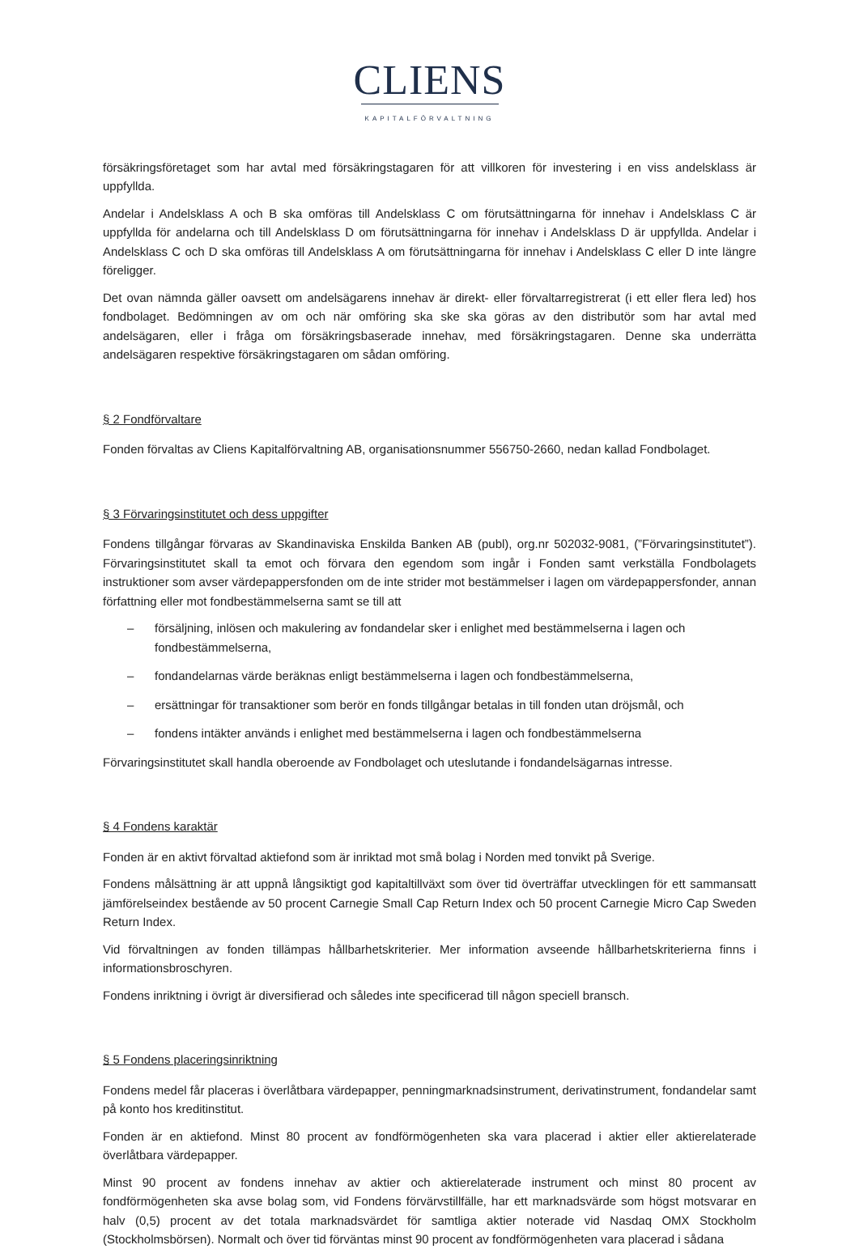CLIENS
KAPITALFÖRVALTNING
försäkringsföretaget som har avtal med försäkringstagaren för att villkoren för investering i en viss andelsklass är uppfyllda.
Andelar i Andelsklass A och B ska omföras till Andelsklass C om förutsättningarna för innehav i Andelsklass C är uppfyllda för andelarna och till Andelsklass D om förutsättningarna för innehav i Andelsklass D är uppfyllda. Andelar i Andelsklass C och D ska omföras till Andelsklass A om förutsättningarna för innehav i Andelsklass C eller D inte längre föreligger.
Det ovan nämnda gäller oavsett om andelsägarens innehav är direkt- eller förvaltarregistrerat (i ett eller flera led) hos fondbolaget. Bedömningen av om och när omföring ska ske ska göras av den distributör som har avtal med andelsägaren, eller i fråga om försäkringsbaserade innehav, med försäkringstagaren. Denne ska underrätta andelsägaren respektive försäkringstagaren om sådan omföring.
§ 2 Fondförvaltare
Fonden förvaltas av Cliens Kapitalförvaltning AB, organisationsnummer 556750-2660, nedan kallad Fondbolaget.
§ 3 Förvaringsinstitutet och dess uppgifter
Fondens tillgångar förvaras av Skandinaviska Enskilda Banken AB (publ), org.nr 502032-9081, (”Förvaringsinstitutet”). Förvaringsinstitutet skall ta emot och förvara den egendom som ingår i Fonden samt verkställa Fondbolagets instruktioner som avser värdepappersfonden om de inte strider mot bestämmelser i lagen om värdepappersfonder, annan författning eller mot fondbestämmelserna samt se till att
– försäljning, inlösen och makulering av fondandelar sker i enlighet med bestämmelserna i lagen och fondbestämmelserna,
– fondandelarnas värde beräknas enligt bestämmelserna i lagen och fondbestämmelserna,
– ersättningar för transaktioner som berör en fonds tillgångar betalas in till fonden utan dröjsmål, och
– fondens intäkter används i enlighet med bestämmelserna i lagen och fondbestämmelserna
Förvaringsinstitutet skall handla oberoende av Fondbolaget och uteslutande i fondandelsägarnas intresse.
§ 4 Fondens karaktär
Fonden är en aktivt förvaltad aktiefond som är inriktad mot små bolag i Norden med tonvikt på Sverige.
Fondens målsättning är att uppnå långsiktigt god kapitaltillväxt som över tid överträffar utvecklingen för ett sammansatt jämförelseindex bestående av 50 procent Carnegie Small Cap Return Index och 50 procent Carnegie Micro Cap Sweden Return Index.
Vid förvaltningen av fonden tillämpas hållbarhetskriterier. Mer information avseende hållbarhetskriterierna finns i informationsbroschyren.
Fondens inriktning i övrigt är diversifierad och således inte specificerad till någon speciell bransch.
§ 5 Fondens placeringsinriktning
Fondens medel får placeras i överlåtbara värdepapper, penningmarknadsinstrument, derivatinstrument, fondandelar samt på konto hos kreditinstitut.
Fonden är en aktiefond. Minst 80 procent av fondförmögenheten ska vara placerad i aktier eller aktierelaterade överlåtbara värdepapper.
Minst 90 procent av fondens innehav av aktier och aktierelaterade instrument och minst 80 procent av fondförmögenheten ska avse bolag som, vid Fondens förvärvstillfälle, har ett marknadsvärde som högst motsvarar en halv (0,5) procent av det totala marknadsvärdet för samtliga aktier noterade vid Nasdaq OMX Stockholm (Stockholmsbörsen). Normalt och över tid förväntas minst 90 procent av fondförmögenheten vara placerad i sådana